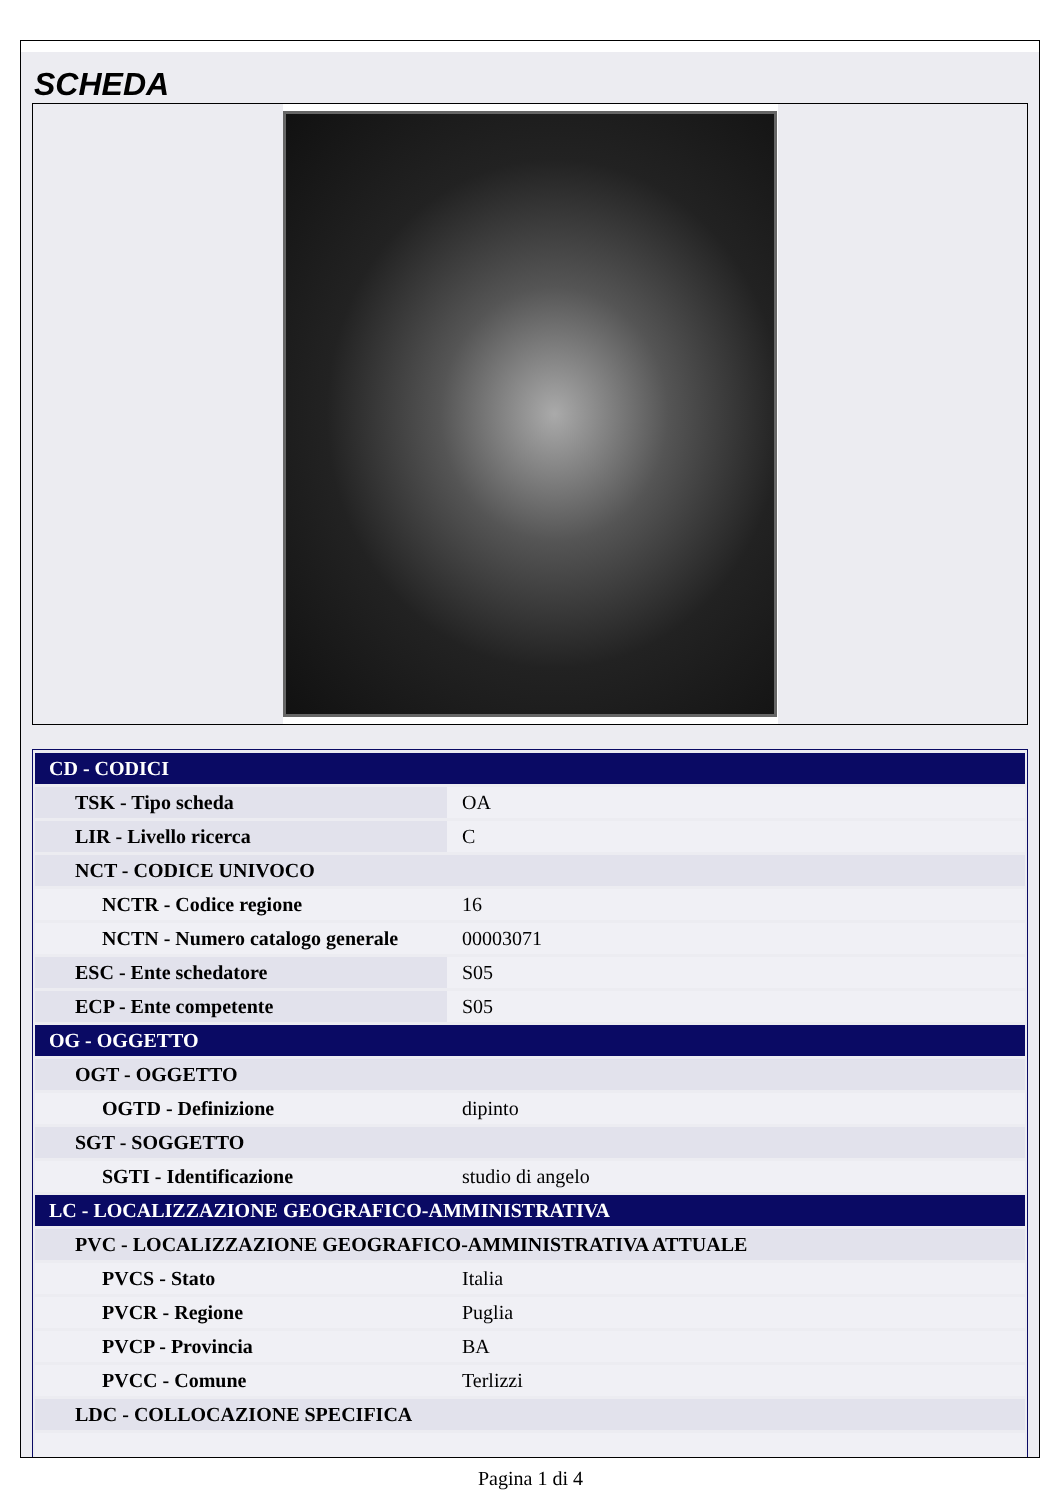SCHEDA
| CD - CODICI | |
| TSK - Tipo scheda | OA |
| LIR - Livello ricerca | C |
| NCT - CODICE UNIVOCO | |
| NCTR - Codice regione | 16 |
| NCTN - Numero catalogo generale | 00003071 |
| ESC - Ente schedatore | S05 |
| ECP - Ente competente | S05 |
| OG - OGGETTO | |
| OGT - OGGETTO | |
| OGTD - Definizione | dipinto |
| SGT - SOGGETTO | |
| SGTI - Identificazione | studio di angelo |
| LC - LOCALIZZAZIONE GEOGRAFICO-AMMINISTRATIVA | |
| PVC - LOCALIZZAZIONE GEOGRAFICO-AMMINISTRATIVA ATTUALE | |
| PVCS - Stato | Italia |
| PVCR - Regione | Puglia |
| PVCP - Provincia | BA |
| PVCC - Comune | Terlizzi |
| LDC - COLLOCAZIONE SPECIFICA | |
Pagina 1 di 4